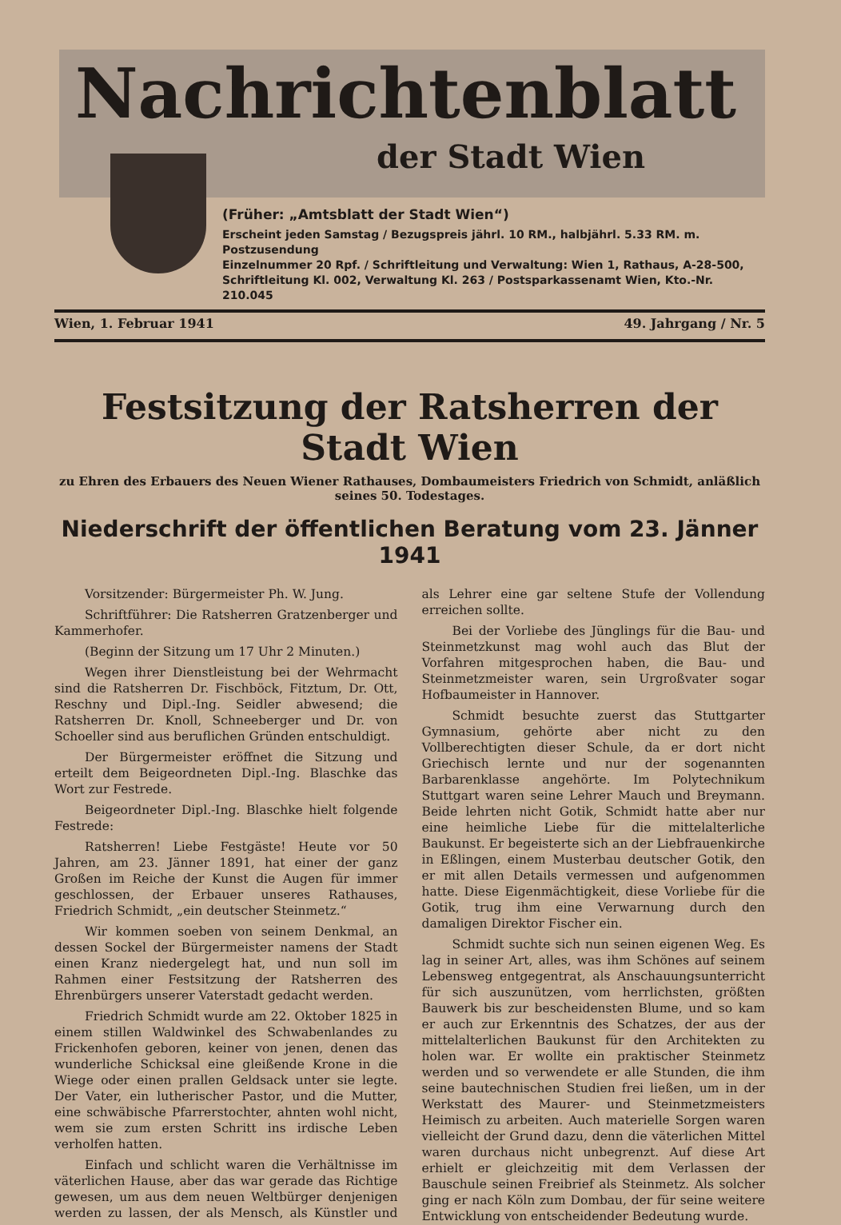Nachrichtenblatt
der Stadt Wien
(Früher: „Amtsblatt der Stadt Wien“)
Erscheint jeden Samstag / Bezugspreis jährl. 10 RM., halbjährl. 5.33 RM. m. Postzusendung
Einzelnummer 20 Rpf. / Schriftleitung und Verwaltung: Wien 1, Rathaus, A-28-500,
Schriftleitung Kl. 002, Verwaltung Kl. 263 / Postsparkassenamt Wien, Kto.-Nr. 210.045
Wien, 1. Februar 1941 49. Jahrgang / Nr. 5
Festsitzung der Ratsherren der Stadt Wien
zu Ehren des Erbauers des Neuen Wiener Rathauses, Dombaumeisters Friedrich von Schmidt, anläßlich
seines 50. Todestages.
Niederschrift der öffentlichen Beratung vom 23. Jänner 1941
Vorsitzender: Bürgermeister Ph. W. Jung.
Schriftführer: Die Ratsherren Gratzenberger und Kammerhofer.
(Beginn der Sitzung um 17 Uhr 2 Minuten.)
Wegen ihrer Dienstleistung bei der Wehrmacht sind die Ratsherren Dr. Fischböck, Fitztum, Dr. Ott, Reschny und Dipl.-Ing. Seidler abwesend; die Ratsherren Dr. Knoll, Schneeberger und Dr. von Schoeller sind aus beruflichen Gründen entschuldigt.
Der Bürgermeister eröffnet die Sitzung und erteilt dem Beigeordneten Dipl.-Ing. Blaschke das Wort zur Festrede.
Beigeordneter Dipl.-Ing. Blaschke hielt folgende Festrede:
Ratsherren! Liebe Festgäste! Heute vor 50 Jahren, am 23. Jänner 1891, hat einer der ganz Großen im Reiche der Kunst die Augen für immer geschlossen, der Erbauer unseres Rathauses, Friedrich Schmidt, „ein deutscher Steinmetz.“
Wir kommen soeben von seinem Denkmal, an dessen Sockel der Bürgermeister namens der Stadt einen Kranz niedergelegt hat, und nun soll im Rahmen einer Festsitzung der Ratsherren des Ehrenbürgers unserer Vaterstadt gedacht werden.
Friedrich Schmidt wurde am 22. Oktober 1825 in einem stillen Waldwinkel des Schwabenlandes zu Frickenhofen geboren, keiner von jenen, denen das wunderliche Schicksal eine gleißende Krone in die Wiege oder einen prallen Geldsack unter sie legte. Der Vater, ein lutherischer Pastor, und die Mutter, eine schwäbische Pfarrerstochter, ahnten wohl nicht, wem sie zum ersten Schritt ins irdische Leben verholfen hatten.
Einfach und schlicht waren die Verhältnisse im väterlichen Hause, aber das war gerade das Richtige gewesen, um aus dem neuen Weltbürger denjenigen werden zu lassen, der als Mensch, als Künstler und als Lehrer eine gar seltene Stufe der Vollendung erreichen sollte.
Bei der Vorliebe des Jünglings für die Bau- und Steinmetzkunst mag wohl auch das Blut der Vorfahren mitgesprochen haben, die Bau- und Steinmetzmeister waren, sein Urgroßvater sogar Hofbaumeister in Hannover.
Schmidt besuchte zuerst das Stuttgarter Gymnasium, gehörte aber nicht zu den Vollberechtigten dieser Schule, da er dort nicht Griechisch lernte und nur der sogenannten Barbarenklasse angehörte. Im Polytechnikum Stuttgart waren seine Lehrer Mauch und Breymann. Beide lehrten nicht Gotik, Schmidt hatte aber nur eine heimliche Liebe für die mittelalterliche Baukunst. Er begeisterte sich an der Liebfrauenkirche in Eßlingen, einem Musterbau deutscher Gotik, den er mit allen Details vermessen und aufgenommen hatte. Diese Eigenmächtigkeit, diese Vorliebe für die Gotik, trug ihm eine Verwarnung durch den damaligen Direktor Fischer ein.
Schmidt suchte sich nun seinen eigenen Weg. Es lag in seiner Art, alles, was ihm Schönes auf seinem Lebensweg entgegentrat, als Anschauungsunterricht für sich auszunützen, vom herrlichsten, größten Bauwerk bis zur bescheidensten Blume, und so kam er auch zur Erkenntnis des Schatzes, der aus der mittelalterlichen Baukunst für den Architekten zu holen war. Er wollte ein praktischer Steinmetz werden und so verwendete er alle Stunden, die ihm seine bautechnischen Studien frei ließen, um in der Werkstatt des Maurer- und Steinmetzmeisters Heimisch zu arbeiten. Auch materielle Sorgen waren vielleicht der Grund dazu, denn die väterlichen Mittel waren durchaus nicht unbegrenzt. Auf diese Art erhielt er gleichzeitig mit dem Verlassen der Bauschule seinen Freibrief als Steinmetz. Als solcher ging er nach Köln zum Dombau, der für seine weitere Entwicklung von entscheidender Bedeutung wurde.